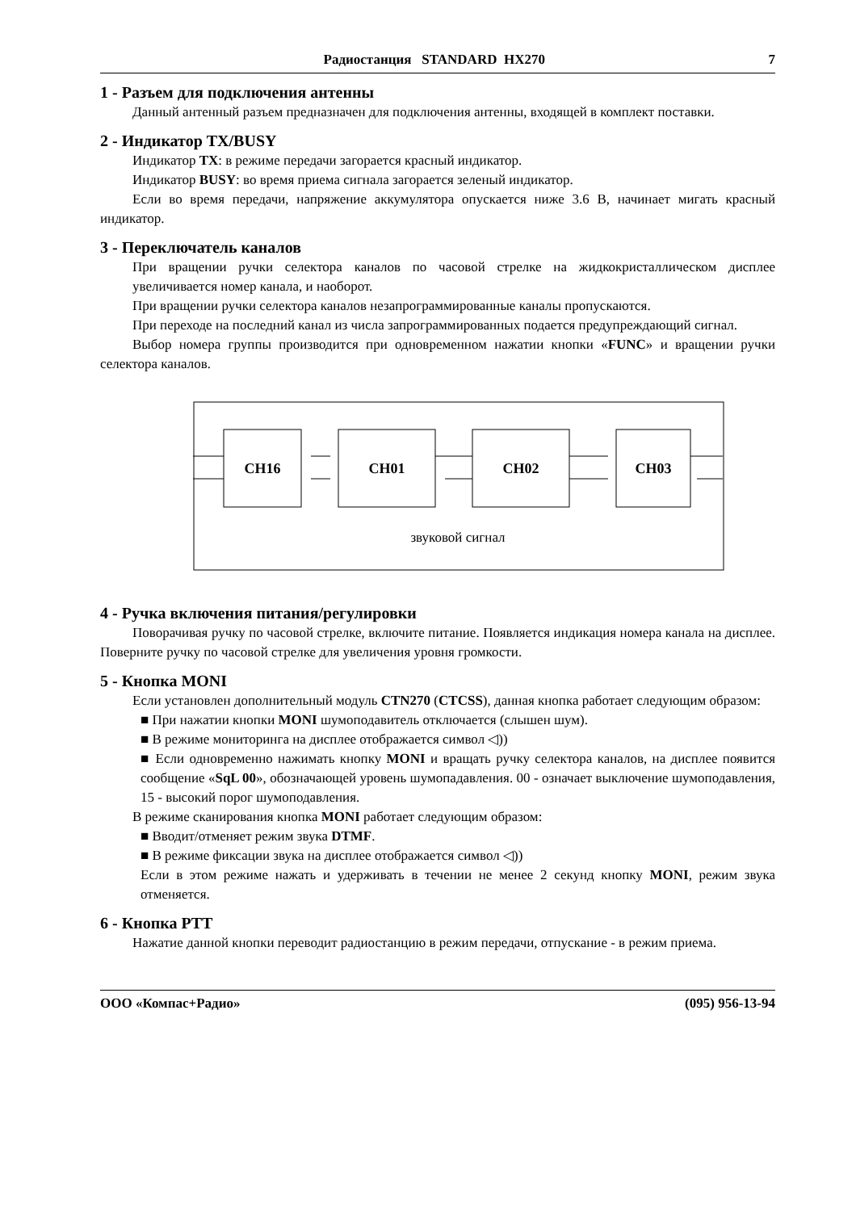Радиостанция STANDARD HX270 7
1 - Разъем для подключения антенны
Данный антенный разъем предназначен для подключения антенны, входящей в комплект поставки.
2 - Индикатор TX/BUSY
Индикатор TX: в режиме передачи загорается красный индикатор.
Индикатор BUSY: во время приема сигнала загорается зеленый индикатор.
Если во время передачи, напряжение аккумулятора опускается ниже 3.6 В, начинает мигать красный индикатор.
3 - Переключатель каналов
При вращении ручки селектора каналов по часовой стрелке на жидкокристаллическом дисплее увеличивается номер канала, и наоборот.
При вращении ручки селектора каналов незапрограммированные каналы пропускаются.
При переходе на последний канал из числа запрограммированных подается предупреждающий сигнал.
Выбор номера группы производится при одновременном нажатии кнопки «FUNC» и вращении ручки селектора каналов.
CH16
CH01
CH02
CH03
звуковой сигнал
4 - Ручка включения питания/регулировки
Поворачивая ручку по часовой стрелке, включите питание. Появляется индикация номера канала на дисплее. Поверните ручку по часовой стрелке для увеличения уровня громкости.
5 - Кнопка MONI
Если установлен дополнительный модуль CTN270 (CTCSS), данная кнопка работает следующим образом:
■ При нажатии кнопки MONI шумоподавитель отключается (слышен шум).
■ В режиме мониторинга на дисплее отображается символ ◁))
■ Если одновременно нажимать кнопку MONI и вращать ручку селектора каналов, на дисплее появится сообщение «SqL 00», обозначающей уровень шумопадавления. 00 - означает выключение шумоподавления, 15 - высокий порог шумоподавления.
В режиме сканирования кнопка MONI работает следующим образом:
■ Вводит/отменяет режим звука DTMF.
■ В режиме фиксации звука на дисплее отображается символ ◁))
Если в этом режиме нажать и удерживать в течении не менее 2 секунд кнопку MONI, режим звука отменяется.
6 - Кнопка PTT
Нажатие данной кнопки переводит радиостанцию в режим передачи, отпускание - в режим приема.
ООО «Компас+Радио» (095) 956-13-94